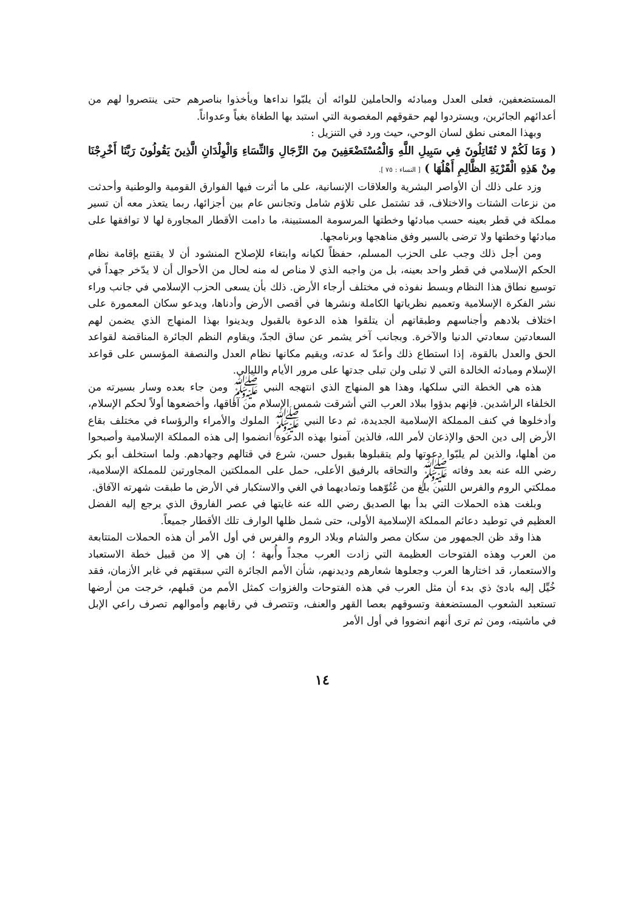المستضعفين، فعلى العدل ومبادئه والحاملين للوائه أن يلبّوا نداءها ويأخذوا بناصرهم حتى ينتصروا لهم من أعدائهم الجائرين، ويستردوا لهم حقوقهم المغصوبة التي استبد بها الطغاة بغياً وعدواناً.
وبهذا المعنى نطق لسان الوحي، حيث ورد في التنزيل :
( وَمَا لَكُمْ لا تُقَاتِلُونَ فِي سَبِيلِ اللَّهِ وَالْمُسْتَضْعَفِينَ مِنَ الرِّجَالِ وَالنِّسَاءِ وَالْوِلْدَانِ الَّذِينَ يَقُولُونَ رَبَّنَا أَخْرِجْنَا مِنْ هَذِهِ الْقَرْيَةِ الظَّالِمِ أَهْلُهَا ) [ النساء : ٧٥ ].
وزد على ذلك أن الأواصر البشرية والعلاقات الإنسانية، على ما أثرت فيها الفوارق القومية والوطنية وأحدثت من نزعات الشتات والاختلاف، قد تشتمل على تلاؤم شامل وتجانس عام بين أجزائها، ربما يتعذر معه أن تسير مملكة في قطر بعينه حسب مبادئها وخطتها المرسومة المستبينة، ما دامت الأقطار المجاورة لها لا توافقها على مبادئها وخطتها ولا ترضى بالسير وفق مناهجها وبرنامجها.
ومن أجل ذلك وجب على الحزب المسلم، حفظاً لكيانه وابتغاء للإصلاح المنشود أن لا يقتنع بإقامة نظام الحكم الإسلامي في قطر واحد بعينه، بل من واجبه الذي لا مناص له منه لحال من الأحوال أن لا يدّخر جهداً في توسيع نطاق هذا النظام وبسط نفوذه في مختلف أرجاء الأرض. ذلك بأن يسعى الحزب الإسلامي في جانب وراء نشر الفكرة الإسلامية وتعميم نظرياتها الكاملة ونشرها في أقصى الأرض وأدناها، ويدعو سكان المعمورة على اختلاف بلادهم وأجناسهم وطبقاتهم أن يتلقوا هذه الدعوة بالقبول ويدينوا بهذا المنهاج الذي يضمن لهم السعادتين سعادتي الدنيا والآخرة. وبجانب آخر يشمر عن ساق الجدّ، ويقاوم النظم الجائرة المناقضة لقواعد الحق والعدل بالقوة، إذا استطاع ذلك وأعدّ له عدته، ويقيم مكانها نظام العدل والنصفة المؤسس على قواعد الإسلام ومبادئه الخالدة التي لا تبلى ولن تبلى جدتها على مرور الأيام والليالي.
هذه هي الخطة التي سلكها، وهذا هو المنهاج الذي انتهجه النبي ﷺ ومن جاء بعده وسار بسيرته من الخلفاء الراشدين. فإنهم بدؤوا ببلاد العرب التي أشرقت شمس الإسلام من آفاقها، وأخضعوها أولاً لحكم الإسلام، وأدخلوها في كنف المملكة الإسلامية الجديدة، ثم دعا النبي ﷺ الملوك والأمراء والرؤساء في مختلف بقاع الأرض إلى دين الحق والإذعان لأمر الله، فالذين آمنوا بهذه الدعوة انضموا إلى هذه المملكة الإسلامية وأصبحوا من أهلها، والذين لم يلبّوا دعوتها ولم يتقبلوها بقبول حسن، شرع في قتالهم وجهادهم. ولما استخلف أبو بكر رضي الله عنه بعد وفاته ﷺ والتحاقه بالرفيق الأعلى، حمل على المملكتين المجاورتين للمملكة الإسلامية، مملكتي الروم والفرس اللتين بلغ من عُتُوّهما وتماديهما في الغي والاستكبار في الأرض ما طبقت شهرته الآفاق.
وبلغت هذه الحملات التي بدأ بها الصديق رضي الله عنه غايتها في عصر الفاروق الذي يرجع إليه الفضل العظيم في توطيد دعائم المملكة الإسلامية الأولى، حتى شمل ظلها الوارف تلك الأقطار جميعاً.
هذا وقد ظن الجمهور من سكان مصر والشام وبلاد الروم والفرس في أول الأمر أن هذه الحملات المتتابعة من العرب وهذه الفتوحات العظيمة التي زادت العرب مجداً وأُبهة ؛ إن هي إلا من قبيل خطة الاستعباد والاستعمار، قد اختارها العرب وجعلوها شعارهم وديدنهم، شأن الأمم الجائرة التي سبقتهم في غابر الأزمان، فقد خُيِّل إليه بادئ ذي بدء أن مثل العرب في هذه الفتوحات والغزوات كمثل الأمم من قبلهم، خرجت من أرضها تستعبد الشعوب المستضعفة وتسوقهم بعصا القهر والعنف، وتتصرف في رقابهم وأموالهم تصرف راعي الإبل في ماشيته، ومن ثم ترى أنهم انضووا في أول الأمر
١٤